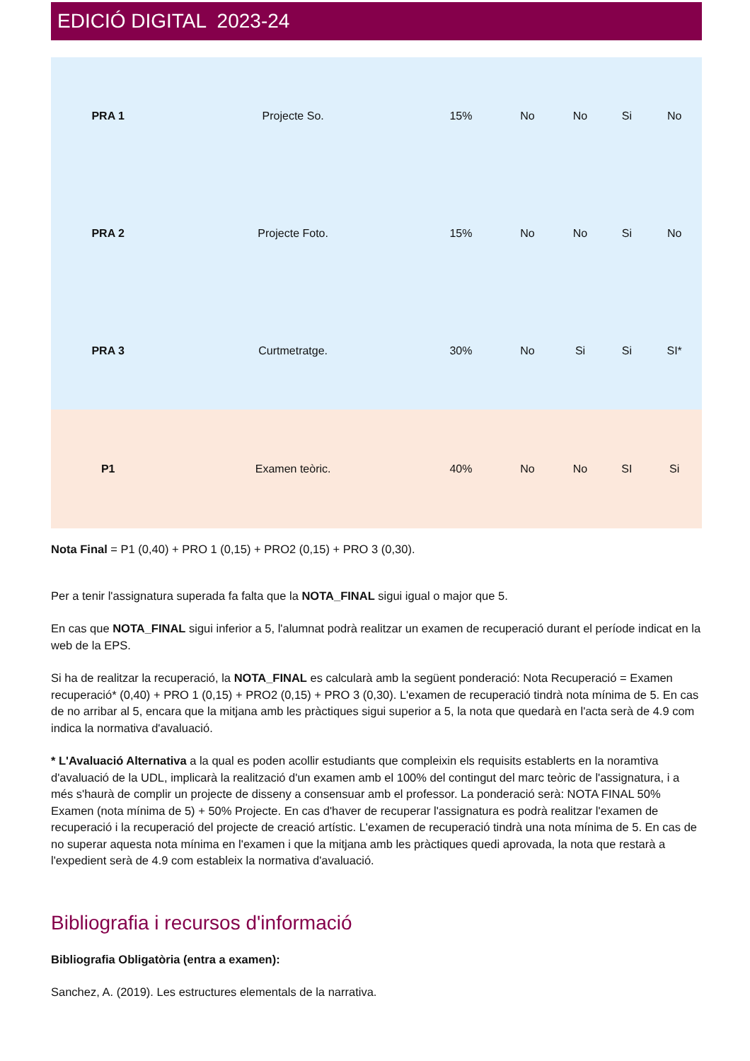EDICIÓ DIGITAL 2023-24
| PRA 1 | Projecte So. | 15% | No | No | Si | No |
| PRA 2 | Projecte Foto. | 15% | No | No | Si | No |
| PRA 3 | Curtmetratge. | 30% | No | Si | Si | SI* |
| P1 | Examen teòric. | 40% | No | No | SI | Si |
Nota Final = P1 (0,40) + PRO 1 (0,15) + PRO2 (0,15) + PRO 3 (0,30).
Per a tenir l'assignatura superada fa falta que la NOTA_FINAL sigui igual o major que 5.
En cas que NOTA_FINAL sigui inferior a 5, l'alumnat podrà realitzar un examen de recuperació durant el període indicat en la web de la EPS.
Si ha de realitzar la recuperació, la NOTA_FINAL es calcularà amb la següent ponderació: Nota Recuperació = Examen recuperació* (0,40) + PRO 1 (0,15) + PRO2 (0,15) + PRO 3 (0,30). L'examen de recuperació tindrà nota mínima de 5. En cas de no arribar al 5, encara que la mitjana amb les pràctiques sigui superior a 5, la nota que quedarà en l'acta serà de 4.9 com indica la normativa d'avaluació.
* L'Avaluació Alternativa a la qual es poden acollir estudiants que compleixin els requisits establerts en la noramtiva d'avaluació de la UDL, implicarà la realització d'un examen amb el 100% del contingut del marc teòric de l'assignatura, i a més s'haurà de complir un projecte de disseny a consensuar amb el professor. La ponderació serà: NOTA FINAL 50% Examen (nota mínima de 5) + 50% Projecte. En cas d'haver de recuperar l'assignatura es podrà realitzar l'examen de recuperació i la recuperació del projecte de creació artístic. L'examen de recuperació tindrà una nota mínima de 5. En cas de no superar aquesta nota mínima en l'examen i que la mitjana amb les pràctiques quedi aprovada, la nota que restarà a l'expedient serà de 4.9 com estableix la normativa d'avaluació.
Bibliografia i recursos d'informació
Bibliografia Obligatòria (entra a examen):
Sanchez, A. (2019). Les estructures elementals de la narrativa.